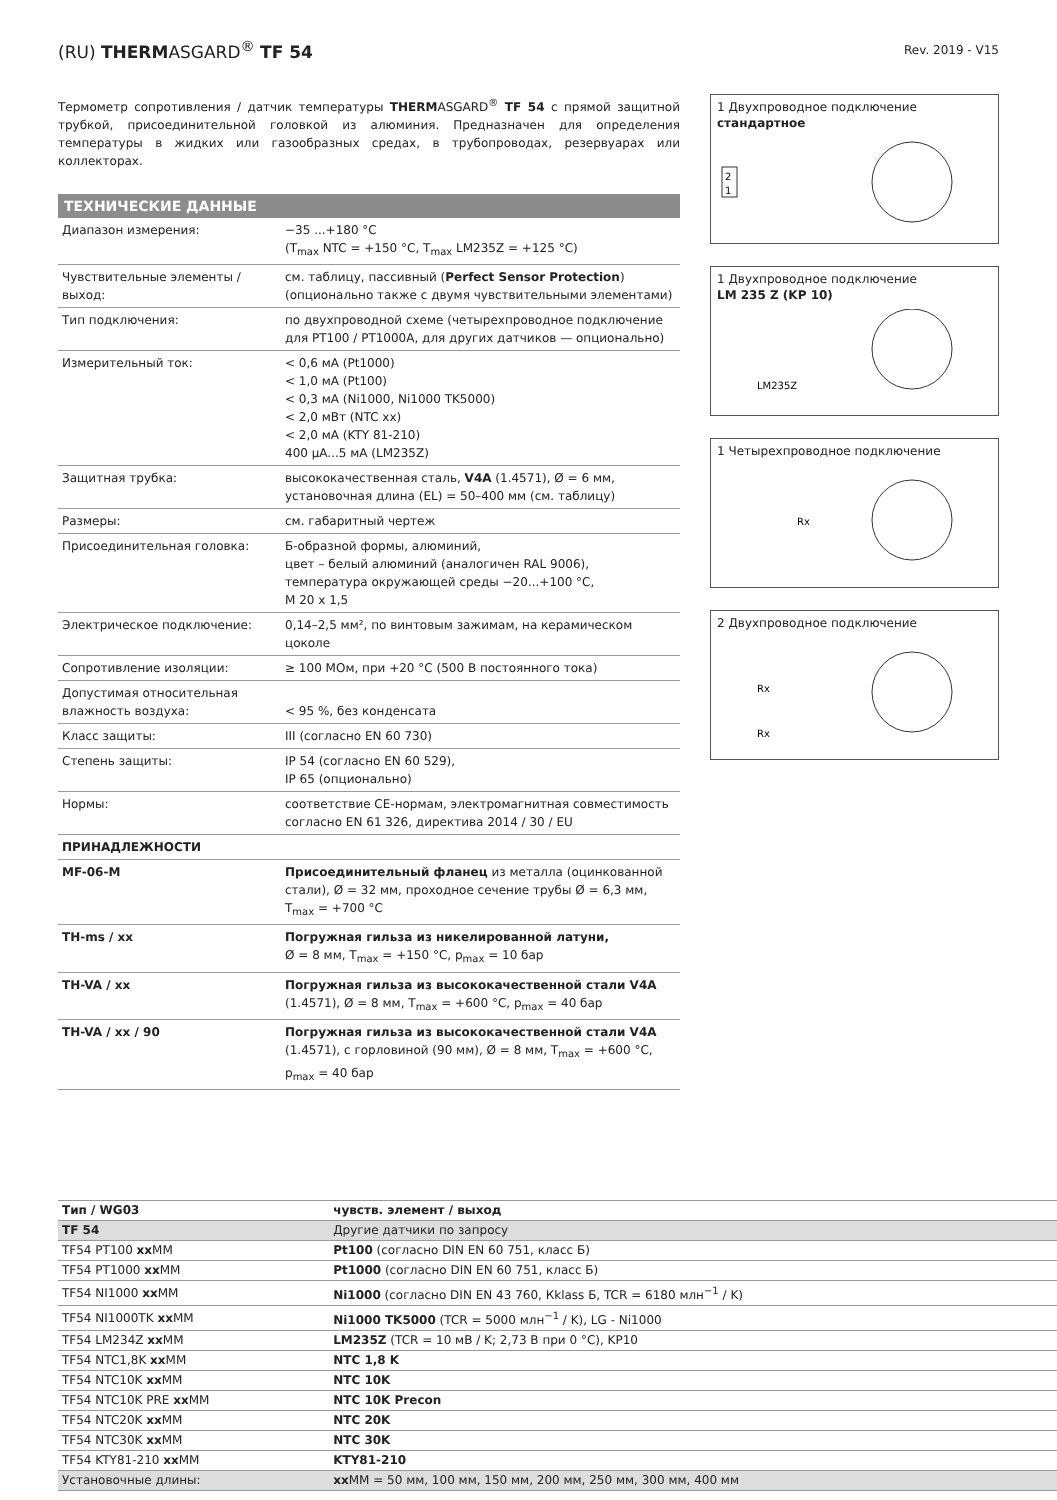(RU) THERMASGARD<sup>®</sup> TF 54
Rev. 2019 - V15
Термометр сопротивления / датчик температуры THERMASGARD<sup>®</sup> TF 54 с прямой защитной трубкой, присоединительной головкой из алюминия. Предназначен для определения температуры в жидких или газообразных средах, в трубопроводах, резервуарах или коллекторах.
ТЕХНИЧЕСКИЕ ДАННЫЕ
| Диапазон измерения: | −35 ...+180 °C (T<sub>max</sub> NTC = +150 °C, T<sub>max</sub> LM235Z = +125 °C) |
| Чувствительные элементы / выход: | см. таблицу, пассивный ( Perfect Sensor Protection ) (опционально также с двумя чувствительными элементами) |
| Тип подключения: | по двухпроводной схеме (четырехпроводное подключение для PT100 / PT1000A, для других датчиков — опционально) |
| Измерительный ток: | < 0,6 мА (Pt1000) < 1,0 мА (Pt100) < 0,3 мА (Ni1000, Ni1000 TK5000) < 2,0 мВт (NTC xx) < 2,0 мА (KTY 81-210) 400 µA...5 мА (LM235Z) |
| Защитная трубка: | высококачественная сталь, V4A (1.4571), Ø = 6 мм, установочная длина (EL) = 50–400 мм (см. таблицу) |
| Размеры: | см. габаритный чертеж |
| Присоединительная головка: | Б-образной формы, алюминий, цвет – белый алюминий (аналогичен RAL 9006), температура окружающей среды −20...+100 °C, M 20 x 1,5 |
| Электрическое подключение: | 0,14–2,5 мм², по винтовым зажимам, на керамическом цоколе |
| Сопротивление изоляции: | ≥ 100 МОм, при +20 °C (500 В постоянного тока) |
| Допустимая относительная влажность воздуха: | < 95 %, без конденсата |
| Класс защиты: | III (согласно EN 60 730) |
| Степень защиты: | IP 54 (согласно EN 60 529), IP 65 (опционально) |
| Нормы: | соответствие CE-нормам, электромагнитная совместимость согласно EN 61 326, директива 2014 / 30 / EU |
| ПРИНАДЛЕЖНОСТИ | |
| MF-06-M | Присоединительный фланец из металла (оцинкованной стали), Ø = 32 мм, проходное сечение трубы Ø = 6,3 мм, T<sub>max</sub> = +700 °C |
| TH-ms / xx | Погружная гильза из никелированной латуни, Ø = 8 мм, T<sub>max</sub> = +150 °C, p<sub>max</sub> = 10 бар |
| TH-VA / xx | Погружная гильза из высококачественной стали V4A (1.4571), Ø = 8 мм, T<sub>max</sub> = +600 °C, p<sub>max</sub> = 40 бар |
| TH-VA / xx / 90 | Погружная гильза из высококачественной стали V4A (1.4571), с горловиной (90 мм), Ø = 8 мм, T<sub>max</sub> = +600 °C, p<sub>max</sub> = 40 бар |
1 Двухпроводное подключение
стандартное
2
1
1 Двухпроводное подключение
LM 235 Z (KP 10)
LM235Z
1 Четырехпроводное подключение
Rx
2 Двухпроводное подключение
Rx
Rx
| Тип / WG03 | чувств. элемент / выход |
| TF 54 | Другие датчики по запросу |
| TF54 PT100 xx MM | Pt100 (согласно DIN EN 60 751, класс Б) |
| TF54 PT1000 xx MM | Pt1000 (согласно DIN EN 60 751, класс Б) |
| TF54 NI1000 xx MM | Ni1000 (согласно DIN EN 43 760, Кklass Б, TCR = 6180 млн<sup>−1</sup> / K) |
| TF54 NI1000TK xx MM | Ni1000 TK5000 (TCR = 5000 млн<sup>−1</sup> / K), LG - Ni1000 |
| TF54 LM234Z xx MM | LM235Z (TCR = 10 мВ / K; 2,73 В при 0 °C), KP10 |
| TF54 NTC1,8K xx MM | NTC 1,8 K |
| TF54 NTC10K xx MM | NTC 10K |
| TF54 NTC10K PRE xx MM | NTC 10K Precon |
| TF54 NTC20K xx MM | NTC 20K |
| TF54 NTC30K xx MM | NTC 30K |
| TF54 KTY81-210 xx MM | KTY81-210 |
| Установочные длины: | xx MM = 50 мм, 100 мм, 150 мм, 200 мм, 250 мм, 300 мм, 400 мм |